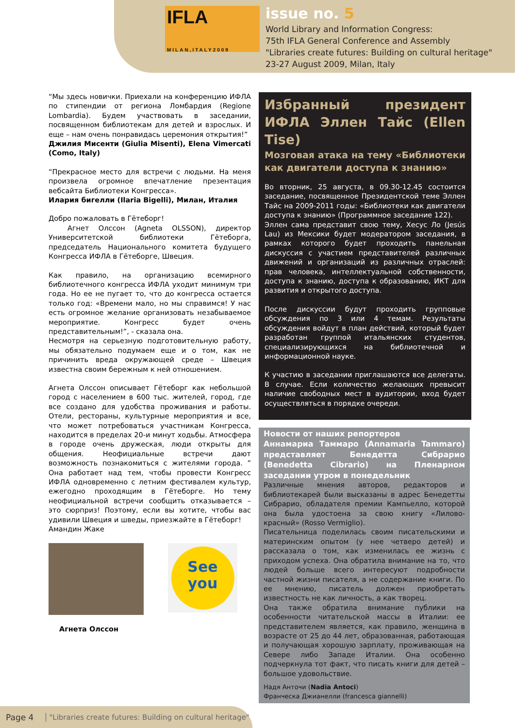IFLA
MILAN,ITALY2009
issue no. 5
World Library and Information Congress:
75th IFLA General Conference and Assembly
"Libraries create futures: Building on cultural heritage"
23-27 August 2009, Milan, Italy
“Мы здесь новички. Приехали на конференцию ИФЛА по стипендии от региона Ломбардия (Regione Lombardia). Будем участвовать в заседании, посвященном библиотекам для детей и взрослых. И еще – нам очень понравидась церемония открытия!”
Джилия Мисенти (Giulia Misenti), Elena Vimercati (Como, Italy)
“Прекрасное место для встречи с людьми. На меня произвела огромное впечатление презентация вебсайта Библиотеки Конгресса».
Илария бигелли (Ilaria Bigelli), Милан, Италия
Добро пожаловать в Гётеборг!
Агнет Олссон (Agneta OLSSON), директор Университетской библиотеки Гётеборга, председатель Национального комитета будущего Конгресса ИФЛА в Гётеборге, Швеция.
Как правило, на организацию всемирного библиотечного конгресса ИФЛА уходит минимум три года. Но ее не пугает то, что до конгресса остается только год: «Времени мало, но мы справимся! У нас есть огромное желание организовать незабываемое мероприятие. Конгресс будет очень представительным!”, - сказала она.
Несмотря на серьезную подготовительную работу, мы обязательно подумаем еще и о том, как не причинить вреда окружающей среде – Швеция известна своим бережным к ней отношением.
Агнета Олссон описывает Гётеборг как небольшой город с населением в 600 тыс. жителей, город, где все создано для удобства проживания и работы. Отели, рестораны, культурные мероприятия и все, что может потребоваться участникам Конгресса, находится в пределах 20-и минут ходьбы. Атмосфера в городе очень дружеская, люди открыты для общения. Неофициальные встречи дают возможность познакомиться с жителями города. ” Она работает над тем, чтобы провести Конгресс ИФЛА одновременно с летним фестивалем культур, ежегодно проходящим в Гётеборге. Но тему неофициальной встречи сообщить отказывается – это сюрприз! Поэтому, если вы хотите, чтобы вас удивили Швеция и шведы, приезжайте в Гётеборг!
Амандин Жаке
See
you
Агнета Олссон
Избранный президент ИФЛА Эллен Тайс (Ellen Tise)
Мозговая атака на тему «Библиотеки как двигатели доступа к знанию»
Во вторник, 25 августа, в 09.30-12.45 состоится заседание, посвященное Президентской теме Эллен Тайс на 2009-2011 годы: «Библиотеки как двигатели доступа к знанию» (Программное заседание 122).
Эллен сама представит свою тему, Хесус Ло (Jesús Lau) из Мексики будет модератором заседания, в рамках которого будет проходить панельная дискуссия с участием представителей различных движений и организаций из различных отраслей: прав человека, интеллектуальной собственности, доступа к знанию, доступа к образованию, ИКТ для развития и открытого доступа.
После дискуссии будут проходить групповые обсуждения по 3 или 4 темам. Результаты обсуждения войдут в план действий, который будет разработан группой итальянских студентов, специализирующихся на библиотечной и информационной науке.
К участию в заседании приглашаются все делегаты. В случае. Если количество желающих превысит наличие свободных мест в аудитории, вход будет осуществляться в порядке очереди.
Новости от наших репортеров
Аннамариа Таммаро (Annamaria Tammaro) представляет Бенедетта Сибрарио (Benedetta Cibrario) на Пленарном заседании утром в понедельник
Различные мнения авторов, редакторов и библиотекарей были высказаны в адрес Бенедетты Сибрарио, обладателя премии Кампьелло, которой она была удостоена за свою книгу «Лилово-красный» (Rosso Vermiglio).
Писательница поделилась своим писательскими и материнским опытом (у нее четверо детей) и рассказала о том, как изменилась ее жизнь с приходом успеха. Она обратила внимание на то, что людей больше всего интересуют подробности частной жизни писателя, а не содержание книги. По ее мнению, писатель должен приобретать известность не как личность, а как творец.
Она также обратила внимание публики на особенности читательской массы в Италии: ее представителем является, как правило, женщина в возрасте от 25 до 44 лет, образованная, работающая и получающая хорошую зарплату, проживающая на Севере либо Западе Италии. Она особенно подчеркнула тот факт, что писать книги для детей – большое удовольствие.
Надя Анточи (Nadia Antoci)
Франческа Джианелли (francesca giannelli)
Page 4 "Libraries create futures: Building on cultural heritage"